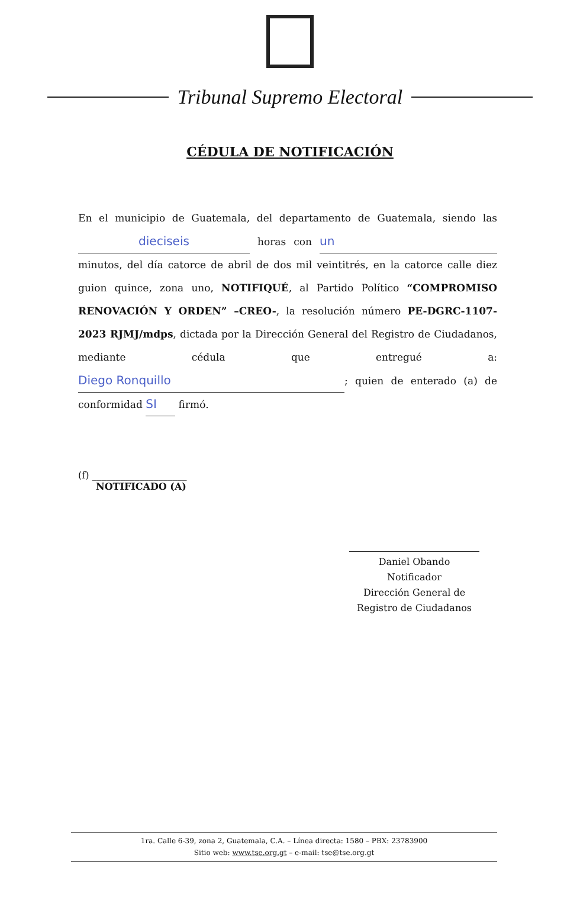Tribunal Supremo Electoral
CÉDULA DE NOTIFICACIÓN
En el municipio de Guatemala, del departamento de Guatemala, siendo las dieciseis horas con un minutos, del día catorce de abril de dos mil veintitrés, en la catorce calle diez guion quince, zona uno, NOTIFIQUÉ, al Partido Político “COMPROMISO RENOVACIÓN Y ORDEN” –CREO-, la resolución número PE-DGRC-1107-2023 RJMJ/mdps, dictada por la Dirección General del Registro de Ciudadanos, mediante cédula que entregué a: Diego Ronquillo; quien de enterado (a) de conformidad SI firmó.
(f) ____________________
NOTIFICADO (A)
Daniel Obando
Notificador
Dirección General de
Registro de Ciudadanos
1ra. Calle 6-39, zona 2, Guatemala, C.A. – Línea directa: 1580 – PBX: 23783900
Sitio web: www.tse.org.gt – e-mail: tse@tse.org.gt